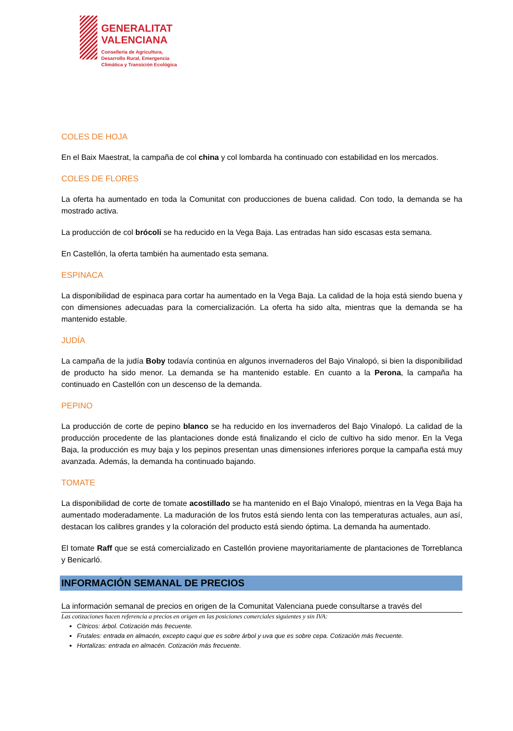GENERALITAT
VALENCIANA
Conselleria de Agricultura,
Desarrollo Rural, Emergencia
Climática y Transición Ecológica
COLES DE HOJA
En el Baix Maestrat, la campaña de col china y col lombarda ha continuado con estabilidad en los mercados.
COLES DE FLORES
La oferta ha aumentado en toda la Comunitat con producciones de buena calidad. Con todo, la demanda se ha mostrado activa.
La producción de col brócoli se ha reducido en la Vega Baja. Las entradas han sido escasas esta semana.
En Castellón, la oferta también ha aumentado esta semana.
ESPINACA
La disponibilidad de espinaca para cortar ha aumentado en la Vega Baja. La calidad de la hoja está siendo buena y con dimensiones adecuadas para la comercialización. La oferta ha sido alta, mientras que la demanda se ha mantenido estable.
JUDÍA
La campaña de la judía Boby todavía continúa en algunos invernaderos del Bajo Vinalopó, si bien la disponibilidad de producto ha sido menor. La demanda se ha mantenido estable. En cuanto a la Perona, la campaña ha continuado en Castellón con un descenso de la demanda.
PEPINO
La producción de corte de pepino blanco se ha reducido en los invernaderos del Bajo Vinalopó. La calidad de la producción procedente de las plantaciones donde está finalizando el ciclo de cultivo ha sido menor. En la Vega Baja, la producción es muy baja y los pepinos presentan unas dimensiones inferiores porque la campaña está muy avanzada. Además, la demanda ha continuado bajando.
TOMATE
La disponibilidad de corte de tomate acostillado se ha mantenido en el Bajo Vinalopó, mientras en la Vega Baja ha aumentado moderadamente. La maduración de los frutos está siendo lenta con las temperaturas actuales, aun así, destacan los calibres grandes y la coloración del producto está siendo óptima. La demanda ha aumentado.
El tomate Raff que se está comercializado en Castellón proviene mayoritariamente de plantaciones de Torreblanca y Benicarló.
INFORMACIÓN SEMANAL DE PRECIOS
La información semanal de precios en origen de la Comunitat Valenciana puede consultarse a través del
Las cotizaciones hacen referencia a precios en origen en las posiciones comerciales siguientes y sin IVA:
Cítricos: árbol. Cotización más frecuente.
Frutales: entrada en almacén, excepto caqui que es sobre árbol y uva que es sobre cepa. Cotización más frecuente.
Hortalizas: entrada en almacén. Cotización más frecuente.